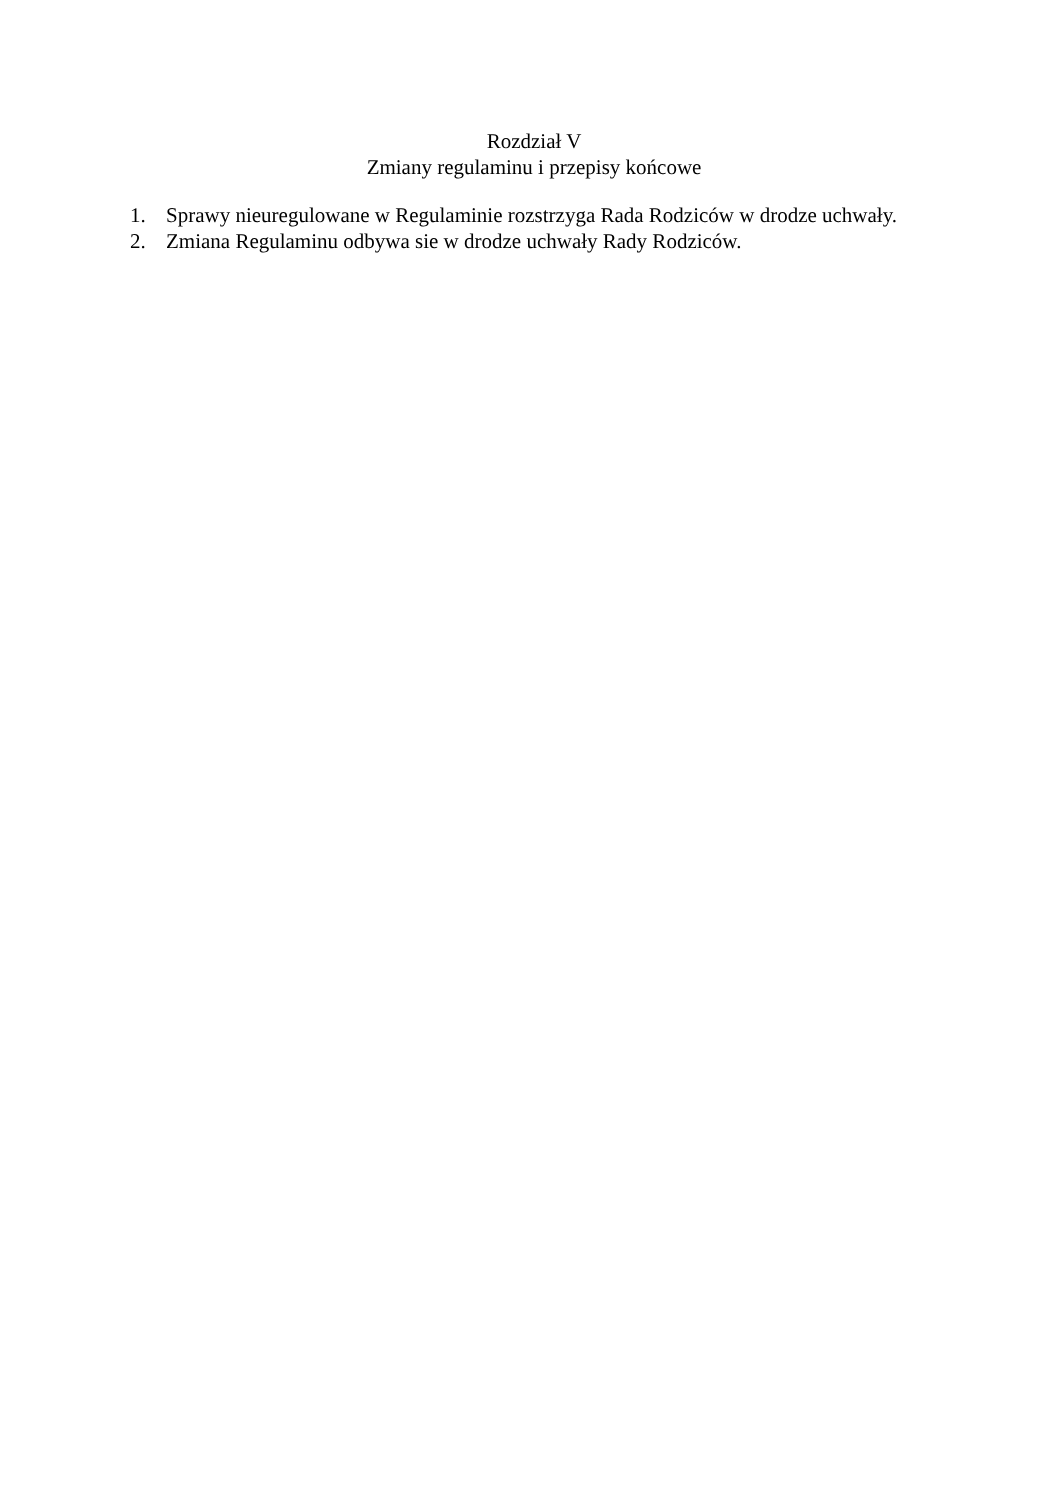Rozdział V
Zmiany regulaminu i przepisy końcowe
1. Sprawy nieuregulowane w Regulaminie rozstrzyga Rada Rodziców w drodze uchwały.
2. Zmiana Regulaminu odbywa sie w drodze uchwały Rady Rodziców.